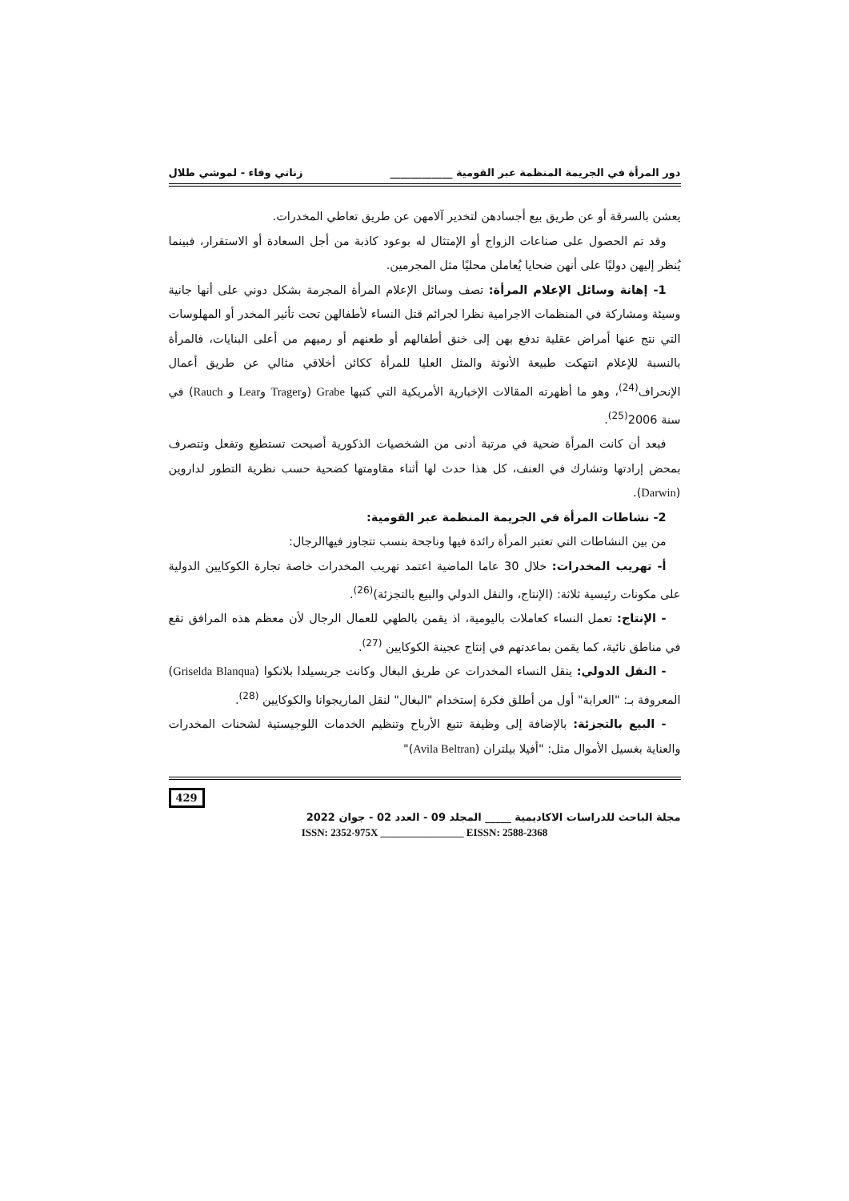دور المرأة في الجريمة المنظمة عبر القومية ____________ زناتي وفاء - لموشي طلال
يعشن بالسرقة أو عن طريق بيع أجسادهن لتخدير آلامهن عن طريق تعاطي المخدرات.
وقد تم الحصول على صناعات الزواج أو الإمتثال له بوعود كاذبة من أجل السعادة أو الاستقرار، فبينما يُنظر إليهن دوليًا على أنهن ضحايا يُعاملن محليًا مثل المجرمين.
1- إهانة وسائل الإعلام المرأة: تصف وسائل الإعلام المرأة المجرمة بشكل دوني على أنها جانية وسيئة ومشاركة في المنظمات الاجرامية نظرا لجرائم قتل النساء لأطفالهن تحت تأثير المخدر أو المهلوسات التي نتج عنها أمراض عقلية تدفع بهن إلى خنق أطفالهم أو طعنهم أو رميهم من أعلى البنايات، فالمرأة بالنسبة للإعلام انتهكت طبيعة الأنوثة والمثل العليا للمرأة ككائن أخلاقي مثالي عن طريق أعمال الإنحراف<sup>(24)</sup>، وهو ما أظهرته المقالات الإخبارية الأمريكية التي كتبها Grabe (وTrager وLear و Rauch) في سنة 2006<sup>(25)</sup>.
فبعد أن كانت المرأة ضحية في مرتبة أدنى من الشخصيات الذكورية أصبحت تستطيع وتفعل وتتصرف بمحض إرادتها وتشارك في العنف، كل هذا حدث لها أثناء مقاومتها كضحية حسب نظرية التطور لداروين (Darwin).
2- نشاطات المرأة في الجريمة المنظمة عبر القومية:
من بين النشاطات التي تعتبر المرأة رائدة فيها وناجحة بنسب تتجاوز فيهاالرجال:
أ- تهريب المخدرات: خلال 30 عاما الماضية اعتمد تهريب المخدرات خاصة تجارة الكوكايين الدولية على مكونات رئيسية ثلاثة: (الإنتاج، والنقل الدولي والبيع بالتجزئة)<sup>(26)</sup>.
- الإنتاج: تعمل النساء كعاملات باليومية، اذ يقمن بالطهي للعمال الرجال لأن معظم هذه المرافق تقع في مناطق نائية، كما يقمن بماعدتهم في إنتاج عجينة الكوكايين <sup>(27)</sup>.
- النقل الدولي: ينقل النساء المخدرات عن طريق البغال وكانت جريسيلدا بلانكوا (Griselda Blanqua) المعروفة بـ: "العرابة" أول من أطلق فكرة إستخدام "البغال" لنقل الماريجوانا والكوكايين <sup>(28)</sup>.
- البيع بالتجزئة: بالإضافة إلى وظيفة تتبع الأرباح وتنظيم الخدمات اللوجيستية لشحنات المخدرات والعناية بغسيل الأموال مثل: "أفيلا بيلتران (Avila Beltran)"
429
مجلة الباحث للدراسات الاكاديمية _____ المجلد 09 - العدد 02 - جوان 2022
ISSN: 2352-975X ________________ EISSN: 2588-2368